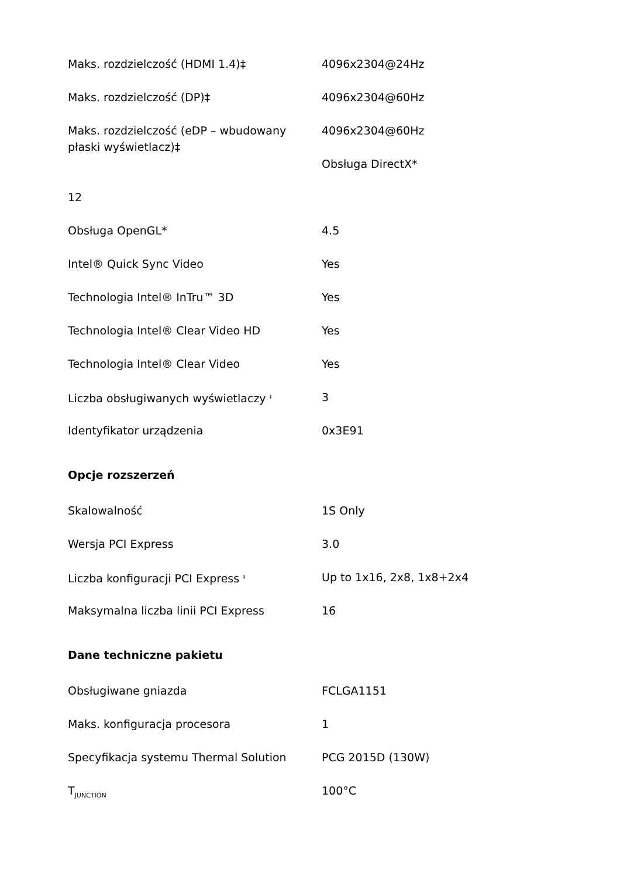| Maks. rozdzielczość (HDMI 1.4)‡ | 4096x2304@24Hz |
| Maks. rozdzielczość (DP)‡ | 4096x2304@60Hz |
| Maks. rozdzielczość (eDP – wbudowany płaski wyświetlacz)‡ | 4096x2304@60Hz |
| | Obsługa DirectX* |
| 12 | |
| Obsługa OpenGL* | 4.5 |
| Intel® Quick Sync Video | Yes |
| Technologia Intel® InTru™ 3D | Yes |
| Technologia Intel® Clear Video HD | Yes |
| Technologia Intel® Clear Video | Yes |
| Liczba obsługiwanych wyświetlaczy <sup>‡</sup> | 3 |
| Identyfikator urządzenia | 0x3E91 |
Opcje rozszerzeń
| Skalowalność | 1S Only |
| Wersja PCI Express | 3.0 |
| Liczba konfiguracji PCI Express <sup>‡</sup> | Up to 1x16, 2x8, 1x8+2x4 |
| Maksymalna liczba linii PCI Express | 16 |
Dane techniczne pakietu
| Obsługiwane gniazda | FCLGA1151 |
| Maks. konfiguracja procesora | 1 |
| Specyfikacja systemu Thermal Solution | PCG 2015D (130W) |
| T<sub>JUNCTION</sub> | 100°C |